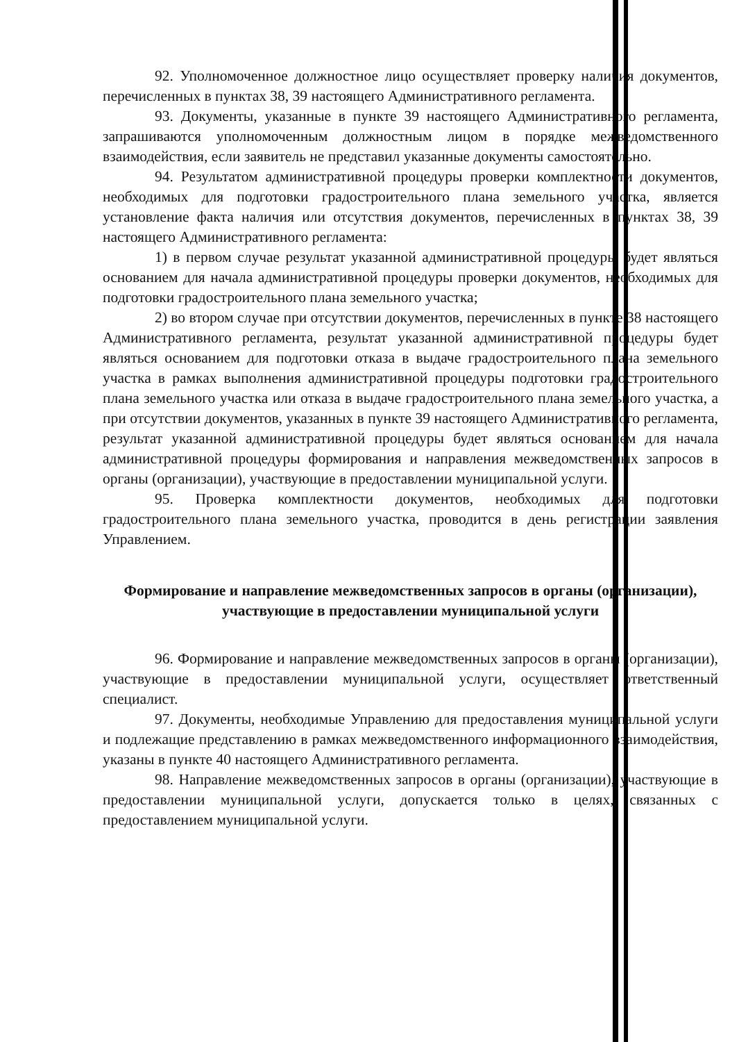92. Уполномоченное должностное лицо осуществляет проверку наличия документов, перечисленных в пунктах 38, 39 настоящего Административного регламента.
93. Документы, указанные в пункте 39 настоящего Административного регламента, запрашиваются уполномоченным должностным лицом в порядке межведомственного взаимодействия, если заявитель не представил указанные документы самостоятельно.
94. Результатом административной процедуры проверки комплектности документов, необходимых для подготовки градостроительного плана земельного участка, является установление факта наличия или отсутствия документов, перечисленных в пунктах 38, 39 настоящего Административного регламента:
1) в первом случае результат указанной административной процедуры будет являться основанием для начала административной процедуры проверки документов, необходимых для подготовки градостроительного плана земельного участка;
2) во втором случае при отсутствии документов, перечисленных в пункте 38 настоящего Административного регламента, результат указанной административной процедуры будет являться основанием для подготовки отказа в выдаче градостроительного плана земельного участка в рамках выполнения административной процедуры подготовки градостроительного плана земельного участка или отказа в выдаче градостроительного плана земельного участка, а при отсутствии документов, указанных в пункте 39 настоящего Административного регламента, результат указанной административной процедуры будет являться основанием для начала административной процедуры формирования и направления межведомственных запросов в органы (организации), участвующие в предоставлении муниципальной услуги.
95. Проверка комплектности документов, необходимых для подготовки градостроительного плана земельного участка, проводится в день регистрации заявления Управлением.
Формирование и направление межведомственных запросов в органы (организации), участвующие в предоставлении муниципальной услуги
96. Формирование и направление межведомственных запросов в органы (организации), участвующие в предоставлении муниципальной услуги, осуществляет ответственный специалист.
97. Документы, необходимые Управлению для предоставления муниципальной услуги и подлежащие представлению в рамках межведомственного информационного взаимодействия, указаны в пункте 40 настоящего Административного регламента.
98. Направление межведомственных запросов в органы (организации), участвующие в предоставлении муниципальной услуги, допускается только в целях, связанных с предоставлением муниципальной услуги.